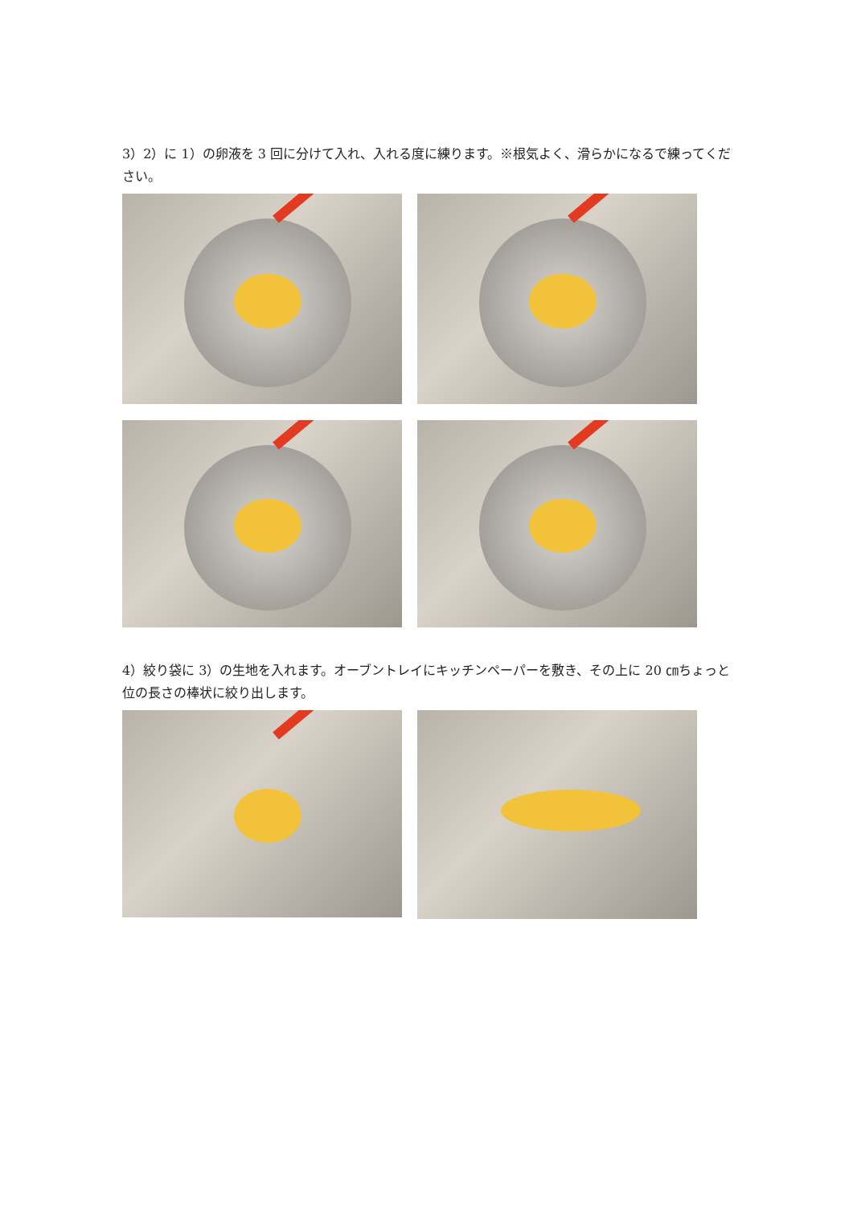3）2）に 1）の卵液を 3 回に分けて入れ、入れる度に練ります。※根気よく、滑らかになるで練ってください。
4）絞り袋に 3）の生地を入れます。オーブントレイにキッチンペーパーを敷き、その上に 20 ㎝ちょっと位の長さの棒状に絞り出します。